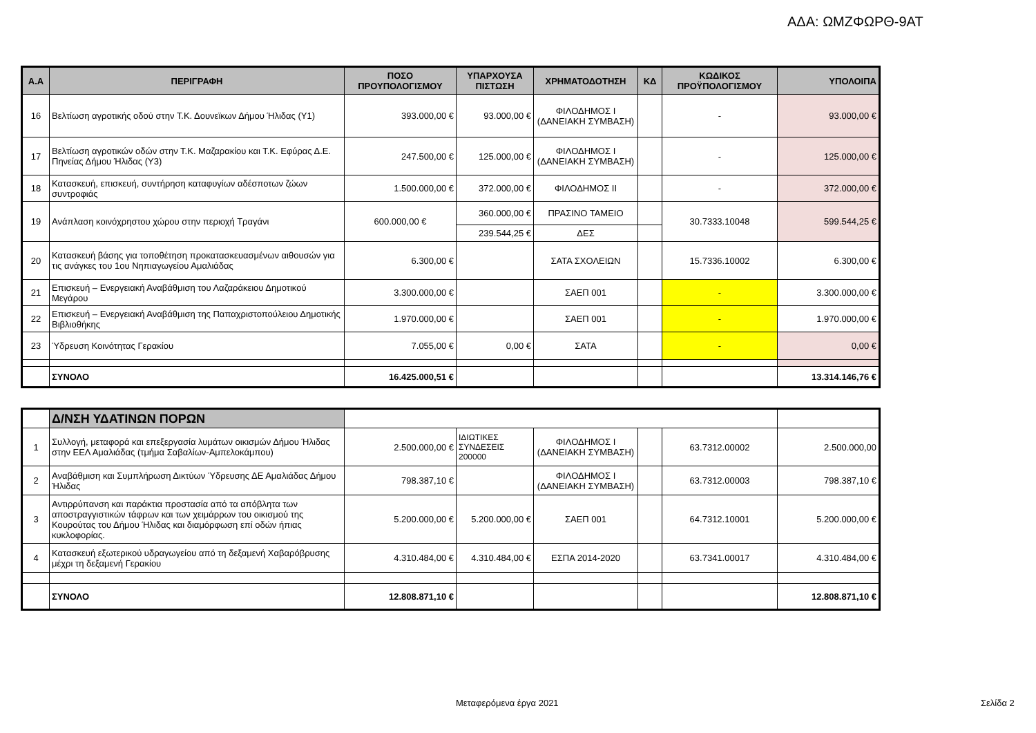ΑΔΑ: ΩΜΖΦΩΡΘ-9ΑΤ
| Α.Α | ΠΕΡΙΓΡΑΦΗ | ΠΟΣΟ ΠΡΟΥΠΟΛΟΓΙΣΜΟΥ | ΥΠΑΡΧΟΥΣΑ ΠΙΣΤΩΣΗ | ΧΡΗΜΑΤΟΔΟΤΗΣΗ | ΚΔ | ΚΩΔΙΚΟΣ ΠΡΟΫΠΟΛΟΓΙΣΜΟΥ | ΥΠΟΛΟΙΠΑ |
| --- | --- | --- | --- | --- | --- | --- | --- |
| 16 | Βελτίωση αγροτικής οδού στην Τ.Κ. Δουνεϊκων Δήμου Ήλιδας (Υ1) | 393.000,00 € | 93.000,00 € | ΦΙΛΟΔΗΜΟΣ Ι (ΔΑΝΕΙΑΚΗ ΣΥΜΒΑΣΗ) | | - | 93.000,00 € |
| 17 | Βελτίωση αγροτικών οδών στην Τ.Κ. Μαζαρακίου και Τ.Κ. Εφύρας Δ.Ε. Πηνείας Δήμου Ήλιδας (Υ3) | 247.500,00 € | 125.000,00 € | ΦΙΛΟΔΗΜΟΣ Ι (ΔΑΝΕΙΑΚΗ ΣΥΜΒΑΣΗ) | | - | 125.000,00 € |
| 18 | Κατασκευή, επισκευή, συντήρηση καταφυγίων αδέσποτων ζώων συντροφιάς | 1.500.000,00 € | 372.000,00 € | ΦΙΛΟΔΗΜΟΣ ΙΙ | | - | 372.000,00 € |
| 19 | Ανάπλαση κοινόχρηστου χώρου στην περιοχή Τραγάνι | 600.000,00 € | 360.000,00 € | ΠΡΑΣΙΝΟ ΤΑΜΕΙΟ | | 30.7333.10048 | 599.544,25 € |
| | | | 239.544,25 € | ΔΕΣ | | | |
| 20 | Κατασκευή βάσης για τοποθέτηση προκατασκευασμένων αιθουσών για τις ανάγκες του 1ου Νηπιαγωγείου Αμαλιάδας | 6.300,00 € | | ΣΑΤΑ ΣΧΟΛΕΙΩΝ | | 15.7336.10002 | 6.300,00 € |
| 21 | Επισκευή – Ενεργειακή Αναβάθμιση του Λαζαράκειου Δημοτικού Μεγάρου | 3.300.000,00 € | | ΣΑΕΠ 001 | | - | 3.300.000,00 € |
| 22 | Επισκευή – Ενεργειακή Αναβάθμιση της Παπαχριστοπούλειου Δημοτικής Βιβλιοθήκης | 1.970.000,00 € | | ΣΑΕΠ 001 | | - | 1.970.000,00 € |
| 23 | Ύδρευση Κοινότητας Γερακίου | 7.055,00 € | 0,00 € | ΣΑΤΑ | | - | 0,00 € |
| | ΣΥΝΟΛΟ | 16.425.000,51 € | | | | | 13.314.146,76 € |
| | Δ/ΝΣΗ ΥΔΑΤΙΝΩΝ ΠΟΡΩΝ | | | | | | |
| 1 | Συλλογή, μεταφορά και επεξεργασία λυμάτων οικισμών Δήμου Ήλιδας στην ΕΕΛ Αμαλιάδας (τμήμα Σαβαλίων-Αμπελοκάμπου) | 2.500.000,00 € | ΙΔΙΩΤΙΚΕΣ ΣΥΝΔΕΣΕΙΣ 200000 | ΦΙΛΟΔΗΜΟΣ Ι (ΔΑΝΕΙΑΚΗ ΣΥΜΒΑΣΗ) | | 63.7312.00002 | 2.500.000,00 |
| 2 | Αναβάθμιση και Συμπλήρωση Δικτύων Ύδρευσης ΔΕ Αμαλιάδας Δήμου Ήλιδας | 798.387,10 € | | ΦΙΛΟΔΗΜΟΣ Ι (ΔΑΝΕΙΑΚΗ ΣΥΜΒΑΣΗ) | | 63.7312.00003 | 798.387,10 € |
| 3 | Αντιρρύπανση και παράκτια προστασία από τα απόβλητα των αποστραγγιστικών τάφρων και των χειμάρρων του οικισμού της Κουρούτας του Δήμου Ήλιδας και διαμόρφωση επί οδών ήπιας κυκλοφορίας. | 5.200.000,00 € | 5.200.000,00 € | ΣΑΕΠ 001 | | 64.7312.10001 | 5.200.000,00 € |
| 4 | Κατασκευή εξωτερικού υδραγωγείου από τη δεξαμενή Χαβαρόβρυσης μέχρι τη δεξαμενή Γερακίου | 4.310.484,00 € | 4.310.484,00 € | ΕΣΠΑ 2014-2020 | | 63.7341.00017 | 4.310.484,00 € |
| | ΣΥΝΟΛΟ | 12.808.871,10 € | | | | | 12.808.871,10 € |
Μεταφερόμενα έργα 2021 Σελίδα 2